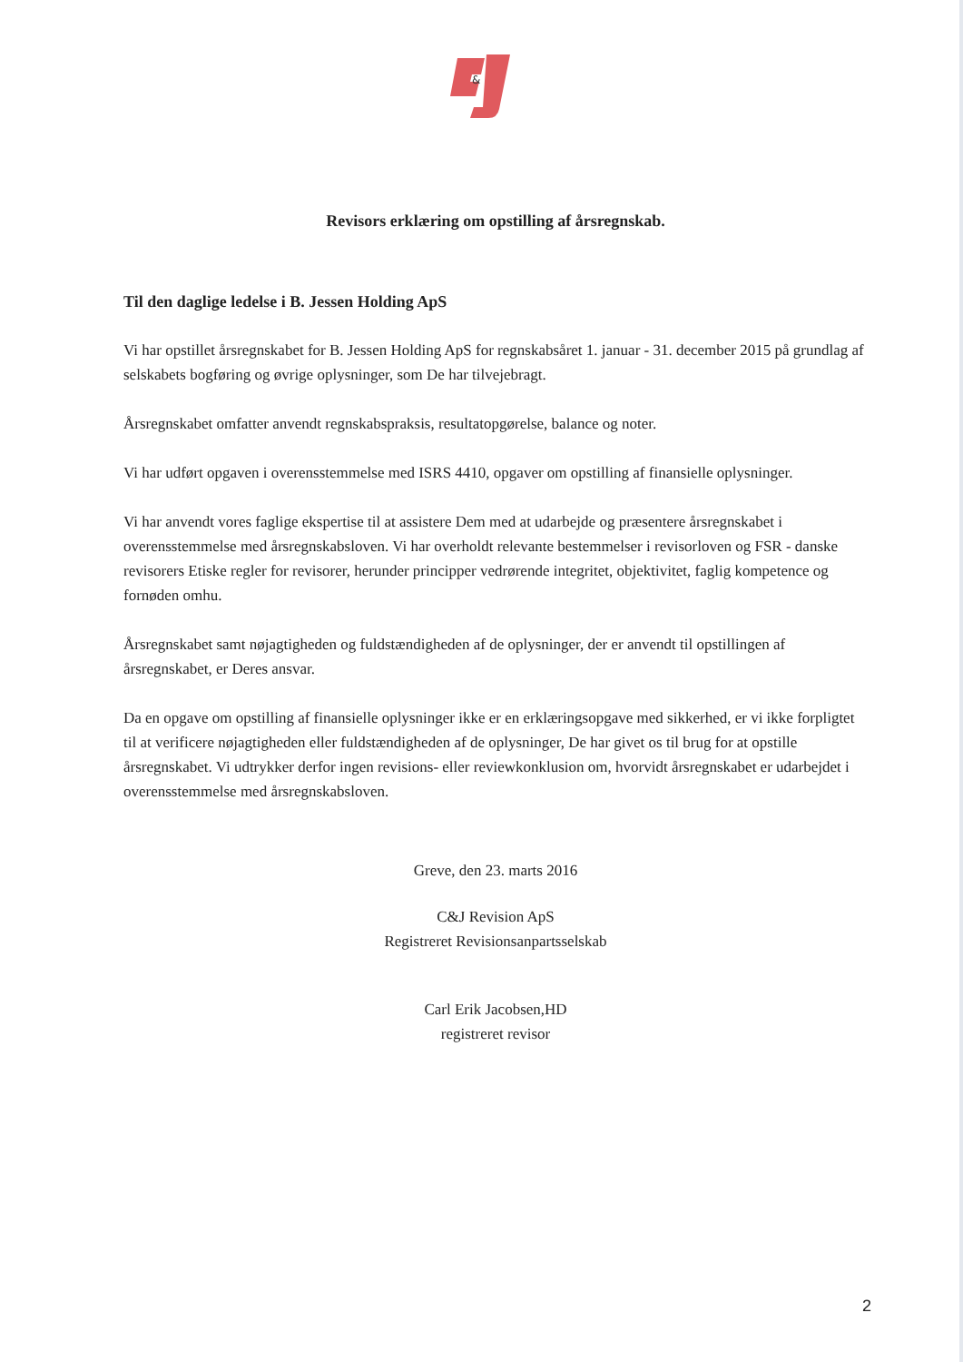&
Revisors erklæring om opstilling af årsregnskab.
Til den daglige ledelse i B. Jessen Holding ApS
Vi har opstillet årsregnskabet for B. Jessen Holding ApS for regnskabsåret 1. januar - 31. december 2015 på grundlag af selskabets bogføring og øvrige oplysninger, som De har tilvejebragt.
Årsregnskabet omfatter anvendt regnskabspraksis, resultatopgørelse, balance og noter.
Vi har udført opgaven i overensstemmelse med ISRS 4410, opgaver om opstilling af finansielle oplysninger.
Vi har anvendt vores faglige ekspertise til at assistere Dem med at udarbejde og præsentere årsregnskabet i overensstemmelse med årsregnskabsloven. Vi har overholdt relevante bestemmelser i revisorloven og FSR - danske revisorers Etiske regler for revisorer, herunder principper vedrørende integritet, objektivitet, faglig kompetence og fornøden omhu.
Årsregnskabet samt nøjagtigheden og fuldstændigheden af de oplysninger, der er anvendt til opstillingen af årsregnskabet, er Deres ansvar.
Da en opgave om opstilling af finansielle oplysninger ikke er en erklæringsopgave med sikkerhed, er vi ikke forpligtet til at verificere nøjagtigheden eller fuldstændigheden af de oplysninger, De har givet os til brug for at opstille årsregnskabet. Vi udtrykker derfor ingen revisions- eller reviewkonklusion om, hvorvidt årsregnskabet er udarbejdet i overensstemmelse med årsregnskabsloven.
Greve, den 23. marts 2016
C&J Revision ApS
Registreret Revisionsanpartsselskab
Carl Erik Jacobsen,HD
registreret revisor
2